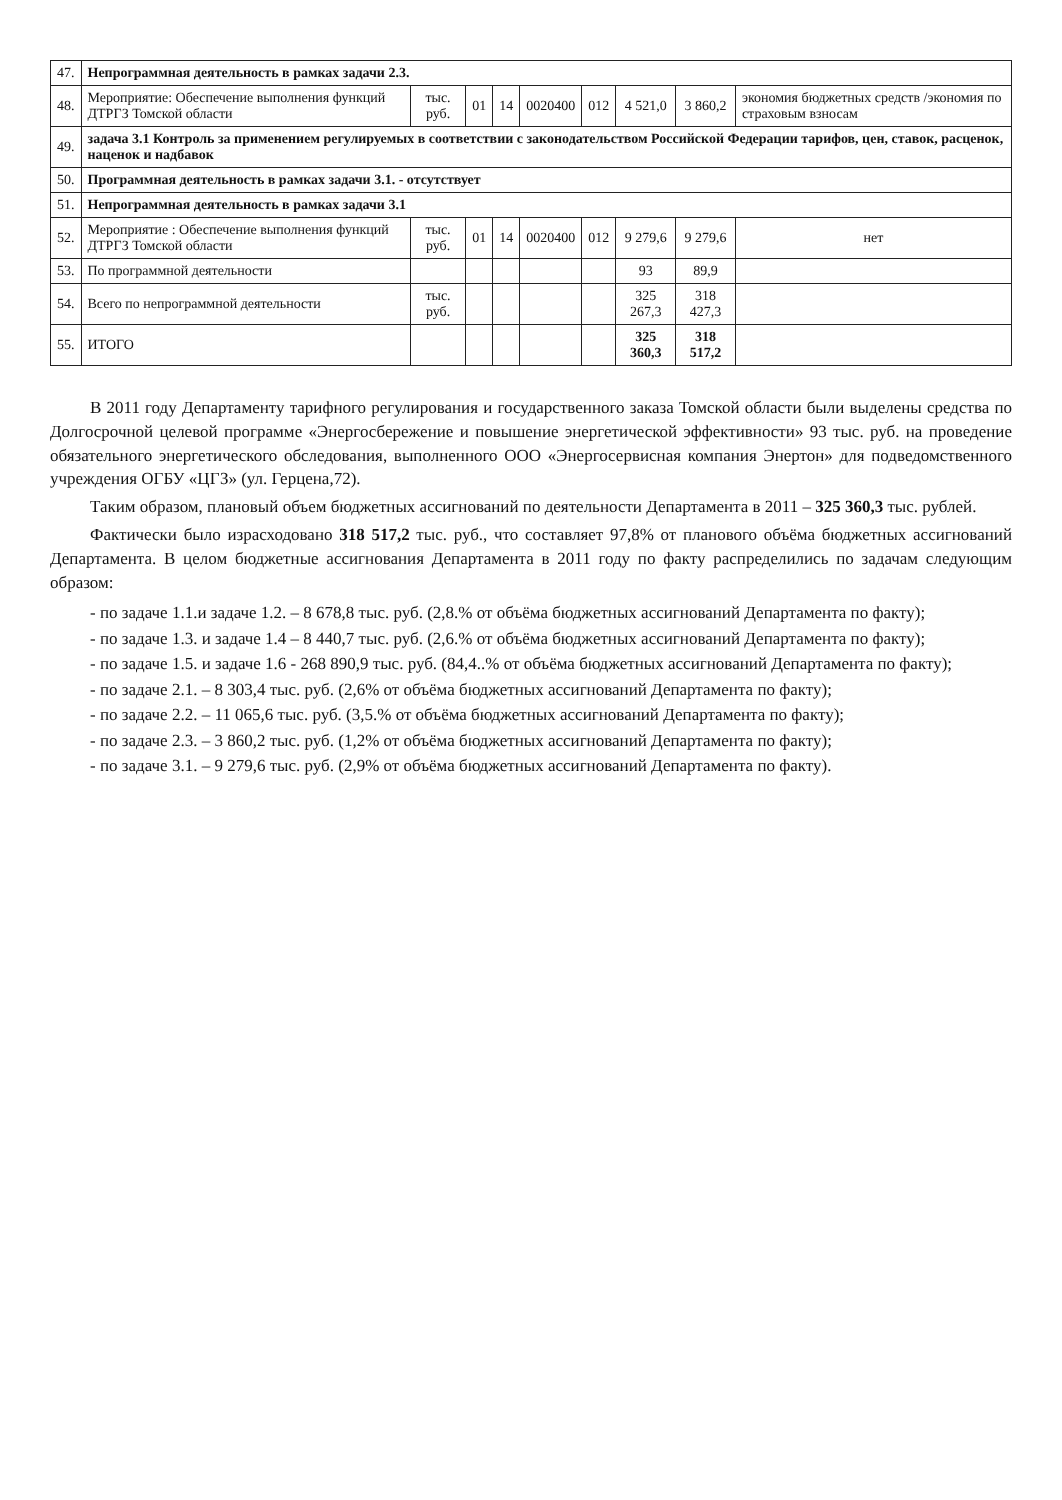| 47. | Непрограммная деятельность в рамках задачи 2.3. | | | | | | | | |
| 48. | Мероприятие: Обеспечение выполнения функций ДТРГЗ Томской области | тыс. руб. | 01 | 14 | 0020400 | 012 | 4 521,0 | 3 860,2 | экономия бюджетных средств /экономия по страховым взносам |
| 49. | задача 3.1 Контроль за применением регулируемых в соответствии с законодательством Российской Федерации тарифов, цен, ставок, расценок, наценок и надбавок | | | | | | | | |
| 50. | Программная деятельность в рамках задачи 3.1. - отсутствует | | | | | | | | |
| 51. | Непрограммная деятельность в рамках задачи 3.1 | | | | | | | | |
| 52. | Мероприятие : Обеспечение выполнения функций ДТРГЗ Томской области | тыс. руб. | 01 | 14 | 0020400 | 012 | 9 279,6 | 9 279,6 | нет |
| 53. | По программной деятельности | | | | | | 93 | 89,9 | |
| 54. | Всего по непрограммной деятельности | тыс. руб. | | | | | 325 267,3 | 318 427,3 | |
| 55. | ИТОГО | | | | | | 325 360,3 | 318 517,2 | |
В 2011 году Департаменту тарифного регулирования и государственного заказа Томской области были выделены средства по Долгосрочной целевой программе «Энергосбережение и повышение энергетической эффективности» 93 тыс. руб. на проведение обязательного энергетического обследования, выполненного ООО «Энергосервисная компания Энертон» для подведомственного учреждения ОГБУ «ЦГЗ» (ул. Герцена,72).
Таким образом, плановый объем бюджетных ассигнований по деятельности Департамента в 2011 – 325 360,3 тыс. рублей.
Фактически было израсходовано 318 517,2 тыс. руб., что составляет 97,8% от планового объёма бюджетных ассигнований Департамента. В целом бюджетные ассигнования Департамента в 2011 году по факту распределились по задачам следующим образом:
- по задаче 1.1.и задаче 1.2. – 8 678,8 тыс. руб. (2,8.% от объёма бюджетных ассигнований Департамента по факту);
- по задаче 1.3. и задаче 1.4 – 8 440,7 тыс. руб. (2,6.% от объёма бюджетных ассигнований Департамента по факту);
- по задаче 1.5. и задаче 1.6 - 268 890,9 тыс. руб. (84,4..% от объёма бюджетных ассигнований Департамента по факту);
- по задаче 2.1. – 8 303,4 тыс. руб. (2,6% от объёма бюджетных ассигнований Департамента по факту);
- по задаче 2.2. – 11 065,6 тыс. руб. (3,5.% от объёма бюджетных ассигнований Департамента по факту);
- по задаче 2.3. – 3 860,2 тыс. руб. (1,2% от объёма бюджетных ассигнований Департамента по факту);
- по задаче 3.1. – 9 279,6 тыс. руб. (2,9% от объёма бюджетных ассигнований Департамента по факту).